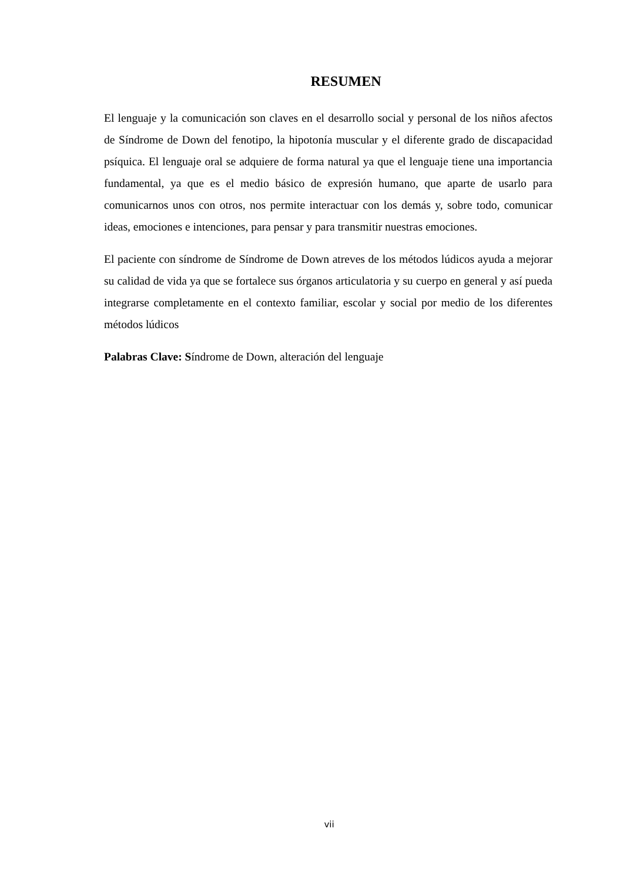RESUMEN
El lenguaje y la comunicación son claves en el desarrollo social y personal de los niños afectos de Síndrome de Down del fenotipo, la hipotonía muscular y el diferente grado de discapacidad psíquica. El lenguaje oral se adquiere de forma natural ya que el lenguaje tiene una importancia fundamental, ya que es el medio básico de expresión humano, que aparte de usarlo para comunicarnos unos con otros, nos permite interactuar con los demás y, sobre todo, comunicar ideas, emociones e intenciones, para pensar y para transmitir nuestras emociones.
El paciente con síndrome de Síndrome de Down atreves de los métodos lúdicos ayuda a mejorar su calidad de vida ya que se fortalece sus órganos articulatoria y su cuerpo en general y así pueda integrarse completamente en el contexto familiar, escolar y social por medio de los diferentes métodos lúdicos
Palabras Clave: Síndrome de Down, alteración del lenguaje
vii